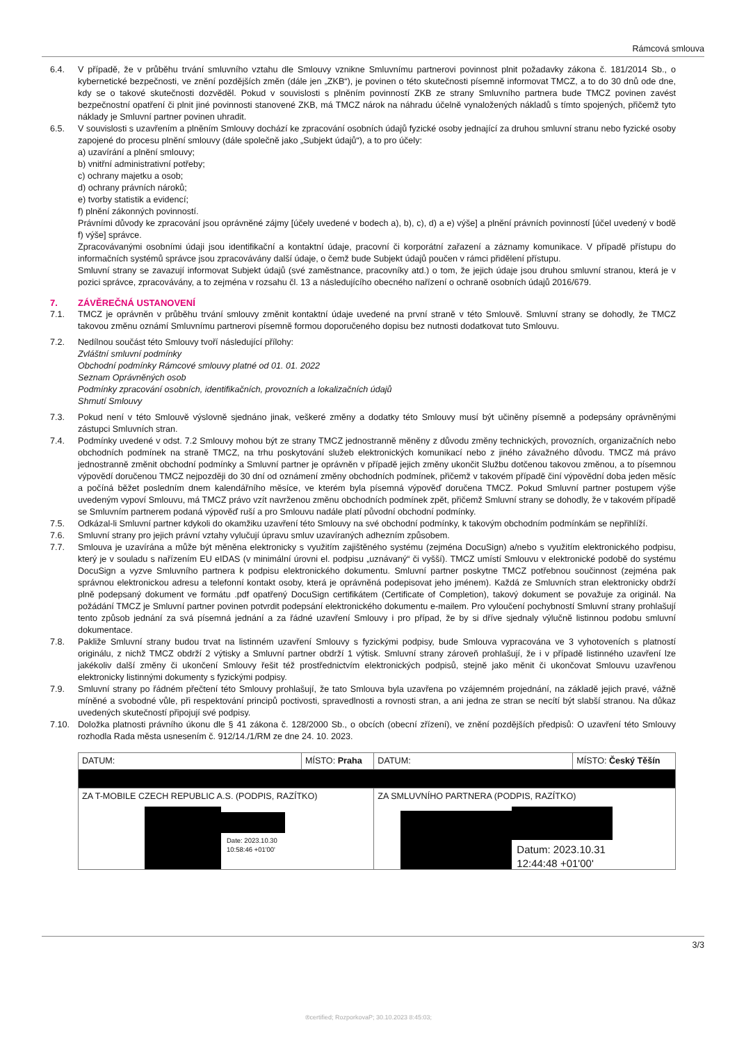Rámcová smlouva
6.4. V případě, že v průběhu trvání smluvního vztahu dle Smlouvy vznikne Smluvnímu partnerovi povinnost plnit požadavky zákona č. 181/2014 Sb., o kybernetické bezpečnosti, ve znění pozdějších změn (dále jen „ZKB“), je povinen o této skutečnosti písemně informovat TMCZ, a to do 30 dnů ode dne, kdy se o takové skutečnosti dozvěděl. Pokud v souvislosti s plněním povinností ZKB ze strany Smluvního partnera bude TMCZ povinen zavést bezpečnostní opatření či plnit jiné povinnosti stanovené ZKB, má TMCZ nárok na náhradu účelně vynaložených nákladů s tímto spojených, přičemž tyto náklady je Smluvní partner povinen uhradit.
6.5. V souvislosti s uzavřením a plněním Smlouvy dochází ke zpracování osobních údajů fyzické osoby jednající za druhou smluvní stranu nebo fyzické osoby zapojené do procesu plnění smlouvy (dále společně jako „Subjekt údajů“), a to pro účely:
a) uzavírání a plnění smlouvy;
b) vnitřní administrativní potřeby;
c) ochrany majetku a osob;
d) ochrany právních nároků;
e) tvorby statistik a evidencí;
f) plnění zákonných povinností.
Právními důvody ke zpracování jsou oprávněné zájmy [účely uvedené v bodech a), b), c), d) a e) výše] a plnění právních povinností [účel uvedený v bodě f) výše] správce.
Zpracovávanými osobními údaji jsou identifikační a kontaktní údaje, pracovní či korporátní zařazení a záznamy komunikace. V případě přístupu do informačních systémů správce jsou zpracovávány další údaje, o čemž bude Subjekt údajů poučen v rámci přidělení přístupu.
Smluvní strany se zavazují informovat Subjekt údajů (své zaměstnance, pracovníky atd.) o tom, že jejich údaje jsou druhou smluvní stranou, která je v pozici správce, zpracovávány, a to zejména v rozsahu čl. 13 a následujícího obecného nařízení o ochraně osobních údajů 2016/679.
7. ZÁVĚREČNÁ USTANOVENÍ
7.1. TMCZ je oprávněn v průběhu trvání smlouvy změnit kontaktní údaje uvedené na první straně v této Smlouvě. Smluvní strany se dohodly, že TMCZ takovou změnu oznámí Smluvnímu partnerovi písemně formou doporučeného dopisu bez nutnosti dodatkovat tuto Smlouvu.
7.2. Nedílnou součást této Smlouvy tvoří následující přílohy:
Zvláštní smluvní podmínky
Obchodní podmínky Rámcové smlouvy platné od 01. 01. 2022
Seznam Oprávněných osob
Podmínky zpracování osobních, identifikačních, provozních a lokalizačních údajů
Shrnutí Smlouvy
7.3. Pokud není v této Smlouvě výslovně sjednáno jinak, veškeré změny a dodatky této Smlouvy musí být učiněny písemně a podepsány oprávněnými zástupci Smluvních stran.
7.4. Podmínky uvedené v odst. 7.2 Smlouvy mohou být ze strany TMCZ jednostranně měněny z důvodu změny technických, provozních, organizačních nebo obchodních podmínek na straně TMCZ, na trhu poskytování služeb elektronických komunikací nebo z jiného závažného důvodu. TMCZ má právo jednostranně změnit obchodní podmínky a Smluvní partner je oprávněn v případě jejich změny ukončit Službu dotčenou takovou změnou, a to písemnou výpovědí doručenou TMCZ nejpozději do 30 dní od oznámení změny obchodních podmínek, přičemž v takovém případě činí výpovědní doba jeden měsíc a počíná běžet posledním dnem kalendářního měsíce, ve kterém byla písemná výpověď doručena TMCZ. Pokud Smluvní partner postupem výše uvedeným vypoví Smlouvu, má TMCZ právo vzít navrženou změnu obchodních podmínek zpět, přičemž Smluvní strany se dohodly, že v takovém případě se Smluvním partnerem podaná výpověď ruší a pro Smlouvu nadále platí původní obchodní podmínky.
7.5. Odkázal-li Smluvní partner kdykoli do okamžiku uzavření této Smlouvy na své obchodní podmínky, k takovým obchodním podmínkám se nepřihlíží.
7.6. Smluvní strany pro jejich právní vztahy vylučují úpravu smluv uzavíraných adhezním způsobem.
7.7. Smlouva je uzavírána a může být měněna elektronicky s využitím zajištěného systému (zejména DocuSign) a/nebo s využitím elektronického podpisu, který je v souladu s nařízením EU eIDAS (v minimální úrovni el. podpisu „uznávaný“ či vyšší). TMCZ umístí Smlouvu v elektronické podobě do systému DocuSign a vyzve Smluvního partnera k podpisu elektronického dokumentu. Smluvní partner poskytne TMCZ potřebnou součinnost (zejména pak správnou elektronickou adresu a telefonní kontakt osoby, která je oprávněná podepisovat jeho jménem). Každá ze Smluvních stran elektronicky obdrží plně podepsaný dokument ve formátu .pdf opatřený DocuSign certifikátem (Certificate of Completion), takový dokument se považuje za originál. Na požádání TMCZ je Smluvní partner povinen potvrdit podepsání elektronického dokumentu e-mailem. Pro vyloučení pochybností Smluvní strany prohlašují tento způsob jednání za svá písemná jednání a za řádné uzavření Smlouvy i pro případ, že by si dříve sjednaly výlučně listinnou podobu smluvní dokumentace.
7.8. Pakliže Smluvní strany budou trvat na listinném uzavření Smlouvy s fyzickými podpisy, bude Smlouva vypracována ve 3 vyhotoveních s platností originálu, z nichž TMCZ obdrží 2 výtisky a Smluvní partner obdrží 1 výtisk. Smluvní strany zároveň prohlašují, že i v případě listinného uzavření lze jakékoliv další změny či ukončení Smlouvy řešit též prostřednictvím elektronických podpisů, stejně jako měnit či ukončovat Smlouvu uzavřenou elektronicky listinnými dokumenty s fyzickými podpisy.
7.9. Smluvní strany po řádném přečtení této Smlouvy prohlašují, že tato Smlouva byla uzavřena po vzájemném projednání, na základě jejich pravé, vážně míněné a svobodné vůle, při respektování principů poctivosti, spravedlnosti a rovnosti stran, a ani jedna ze stran se necítí být slabší stranou. Na důkaz uvedených skutečností připojují své podpisy.
7.10. Doložka platnosti právního úkonu dle § 41 zákona č. 128/2000 Sb., o obcích (obecní zřízení), ve znění pozdějších předpisů: O uzavření této Smlouvy rozhodla Rada města usnesením č. 912/14./1/RM ze dne 24. 10. 2023.
| DATUM: | MÍSTO: Praha | DATUM: | MÍSTO: Český Těšín |
| ZA T-MOBILE CZECH REPUBLIC A.S. (PODPIS, RAZÍTKO) Date: 2023.10.30 10:58:46 +01'00' | | ZA SMLUVNÍHO PARTNERA (PODPIS, RAZÍTKO) Datum: 2023.10.31 12:44:48 +01'00' | |
3/3
®certified; RozporkovaP; 30.10.2023 8:45:03;